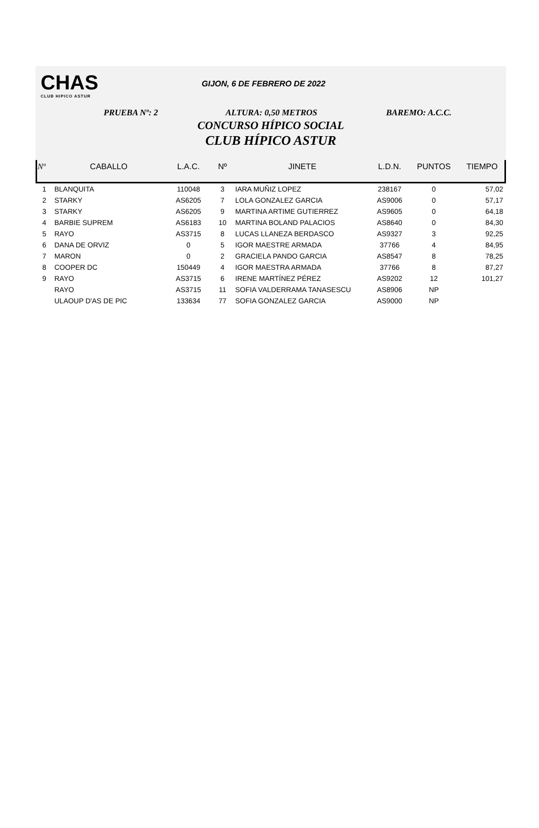CHAS
CLUB HIPICO ASTUR
GIJON, 6 DE FEBRERO DE 2022
PRUEBA Nº: 2 ALTURA: 0,50 METROS BAREMO: A.C.C.
CONCURSO HÍPICO SOCIAL
CLUB HÍPICO ASTUR
| Nº | CABALLO | L.A.C. | Nº | JINETE | L.D.N. | PUNTOS | TIEMPO |
| --- | --- | --- | --- | --- | --- | --- | --- |
| 1 | BLANQUITA | 110048 | 3 | IARA MUÑIZ LOPEZ | 238167 | 0 | 57,02 |
| 2 | STARKY | AS6205 | 7 | LOLA GONZALEZ GARCIA | AS9006 | 0 | 57,17 |
| 3 | STARKY | AS6205 | 9 | MARTINA ARTIME GUTIERREZ | AS9605 | 0 | 64,18 |
| 4 | BARBIE SUPREM | AS6183 | 10 | MARTINA BOLAND PALACIOS | AS8640 | 0 | 84,30 |
| 5 | RAYO | AS3715 | 8 | LUCAS LLANEZA BERDASCO | AS9327 | 3 | 92,25 |
| 6 | DANA DE ORVIZ | 0 | 5 | IGOR MAESTRE ARMADA | 37766 | 4 | 84,95 |
| 7 | MARON | 0 | 2 | GRACIELA PANDO GARCIA | AS8547 | 8 | 78,25 |
| 8 | COOPER DC | 150449 | 4 | IGOR MAESTRA ARMADA | 37766 | 8 | 87,27 |
| 9 | RAYO | AS3715 | 6 | IRENE MARTÍNEZ PÉREZ | AS9202 | 12 | 101,27 |
| | RAYO | AS3715 | 11 | SOFIA VALDERRAMA TANASESCU | AS8906 | NP | |
| | ULAOUP D'AS DE PIC | 133634 | 77 | SOFIA GONZALEZ GARCIA | AS9000 | NP | |